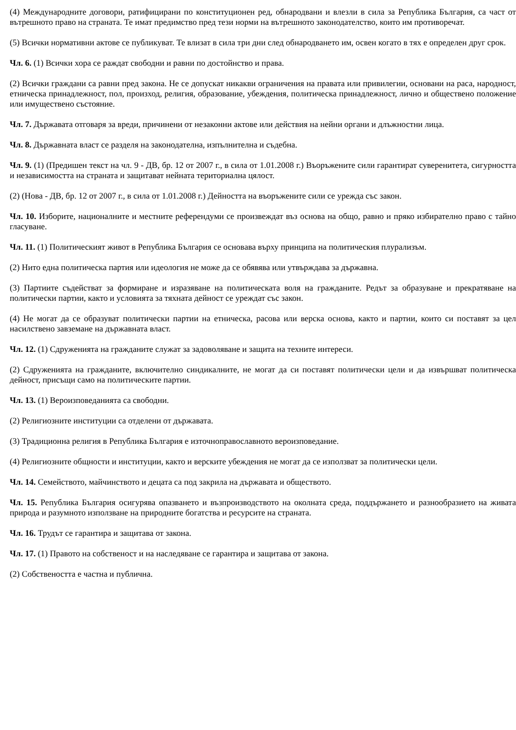(4) Международните договори, ратифицирани по конституционен ред, обнародвани и влезли в сила за Република България, са част от вътрешното право на страната. Те имат предимство пред тези норми на вътрешното законодателство, които им противоречат.
(5) Всички нормативни актове се публикуват. Те влизат в сила три дни след обнародването им, освен когато в тях е определен друг срок.
Чл. 6. (1) Всички хора се раждат свободни и равни по достойнство и права.
(2) Всички граждани са равни пред закона. Не се допускат никакви ограничения на правата или привилегии, основани на раса, народност, етническа принадлежност, пол, произход, религия, образование, убеждения, политическа принадлежност, лично и обществено положение или имуществено състояние.
Чл. 7. Държавата отговаря за вреди, причинени от незаконни актове или действия на нейни органи и длъжностни лица.
Чл. 8. Държавната власт се разделя на законодателна, изпълнителна и съдебна.
Чл. 9. (1) (Предишен текст на чл. 9 - ДВ, бр. 12 от 2007 г., в сила от 1.01.2008 г.) Въоръжените сили гарантират суверенитета, сигурността и независимостта на страната и защитават нейната териториална цялост.
(2) (Нова - ДВ, бр. 12 от 2007 г., в сила от 1.01.2008 г.) Дейността на въоръжените сили се урежда със закон.
Чл. 10. Изборите, националните и местните референдуми се произвеждат въз основа на общо, равно и пряко избирателно право с тайно гласуване.
Чл. 11. (1) Политическият живот в Република България се основава върху принципа на политическия плурализъм.
(2) Нито една политическа партия или идеология не може да се обявява или утвърждава за държавна.
(3) Партиите съдействат за формиране и изразяване на политическата воля на гражданите. Редът за образуване и прекратяване на политически партии, както и условията за тяхната дейност се уреждат със закон.
(4) Не могат да се образуват политически партии на етническа, расова или верска основа, както и партии, които си поставят за цел насилствено завземане на държавната власт.
Чл. 12. (1) Сдруженията на гражданите служат за задоволяване и защита на техните интереси.
(2) Сдруженията на гражданите, включително синдикалните, не могат да си поставят политически цели и да извършват политическа дейност, присъщи само на политическите партии.
Чл. 13. (1) Вероизповеданията са свободни.
(2) Религиозните институции са отделени от държавата.
(3) Традиционна религия в Република България е източноправославното вероизповедание.
(4) Религиозните общности и институции, както и верските убеждения не могат да се използват за политически цели.
Чл. 14. Семейството, майчинството и децата са под закрила на държавата и обществото.
Чл. 15. Република България осигурява опазването и възпроизводството на околната среда, поддържането и разнообразието на живата природа и разумното използване на природните богатства и ресурсите на страната.
Чл. 16. Трудът се гарантира и защитава от закона.
Чл. 17. (1) Правото на собственост и на наследяване се гарантира и защитава от закона.
(2) Собствеността е частна и публична.